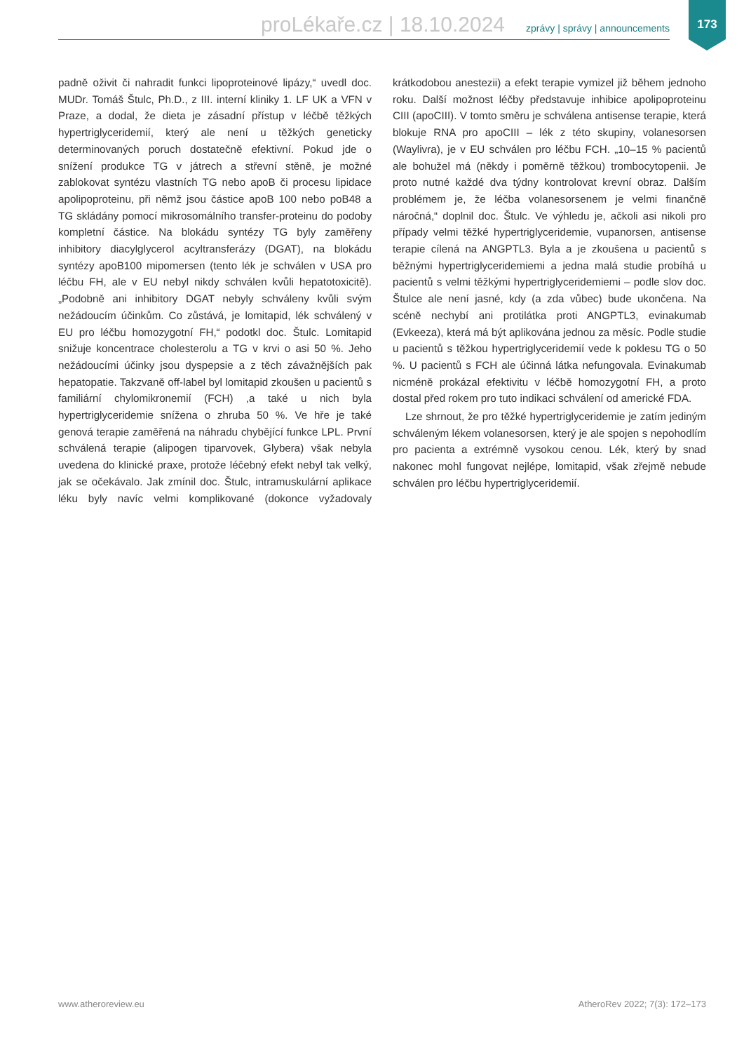proLékaře.cz | 18.10.2024 zprávy | správy | announcements 173
padně oživit či nahradit funkci lipoproteinové lipázy,“ uvedl doc. MUDr. Tomáš Štulc, Ph.D., z III. interní kliniky 1. LF UK a VFN v Praze, a dodal, že dieta je zásadní přístup v léčbě těžkých hypertriglyceridemií, který ale není u těžkých geneticky determinovaných poruch dostatečně efektivní. Pokud jde o snížení produkce TG v játrech a střevní stěně, je možné zablokovat syntézu vlastních TG nebo apoB či procesu lipidace apolipoproteinu, při němž jsou částice apoB 100 nebo poB48 a TG skládány pomocí mikrosomálního transfer-proteinu do podoby kompletní částice. Na blokádu syntézy TG byly zaměřeny inhibitory diacylglycerol acyltransferázy (DGAT), na blokádu syntézy apoB100 mipomersen (tento lék je schválen v USA pro léčbu FH, ale v EU nebyl nikdy schválen kvůli hepatotoxicitě). „Podobně ani inhibitory DGAT nebyly schváleny kvůli svým nežádoucím účinkům. Co zůstává, je lomitapid, lék schválený v EU pro léčbu homozygotní FH,“ podotkl doc. Štulc. Lomitapid snižuje koncentrace cholesterolu a TG v krvi o asi 50 %. Jeho nežádoucími účinky jsou dyspepsie a z těch závažnějších pak hepatopatie. Takzvaně off-label byl lomitapid zkoušen u pacientů s familiární chylomikronemií (FCH) ,a také u nich byla hypertriglyceridemie snížena o zhruba 50 %. Ve hře je také genová terapie zaměřená na náhradu chybějící funkce LPL. První schválená terapie (alipogen tiparvovek, Glybera) však nebyla uvedena do klinické praxe, protože léčebný efekt nebyl tak velký, jak se očekávalo. Jak zmínil doc. Štulc, intramuskulární aplikace léku byly navíc velmi komplikované (dokonce vyžadovaly krátkodobou anestezii) a efekt terapie vymizel již během jednoho roku. Další možnost léčby představuje inhibice apolipoproteinu CIII (apoCIII). V tomto směru je schválena antisense terapie, která blokuje RNA pro apoCIII – lék z této skupiny, volanesorsen (Waylivra), je v EU schválen pro léčbu FCH. „10–15 % pacientů ale bohužel má (někdy i poměrně těžkou) trombocytopenii. Je proto nutné každé dva týdny kontrolovat krevní obraz. Dalším problémem je, že léčba volanesorsenem je velmi finančně náročná,“ doplnil doc. Štulc. Ve výhledu je, ačkoli asi nikoli pro případy velmi těžké hypertriglyceridemie, vupanorsen, antisense terapie cílená na ANGPTL3. Byla a je zkoušena u pacientů s běžnými hypertriglyceridemiemi a jedna malá studie probíhá u pacientů s velmi těžkými hypertriglyceridemiemi – podle slov doc. Štulce ale není jasné, kdy (a zda vůbec) bude ukončena. Na scéně nechybí ani protilátka proti ANGPTL3, evinakumab (Evkeeza), která má být aplikována jednou za měsíc. Podle studie u pacientů s těžkou hypertriglyceridemií vede k poklesu TG o 50 %. U pacientů s FCH ale účinná látka nefungovala. Evinakumab nicméně prokázal efektivitu v léčbě homozygotní FH, a proto dostal před rokem pro tuto indikaci schválení od americké FDA.
Lze shrnout, že pro těžké hypertriglyceridemie je zatím jediným schváleným lékem volanesorsen, který je ale spojen s nepohodlím pro pacienta a extrémně vysokou cenou. Lék, který by snad nakonec mohl fungovat nejlépe, lomitapid, však zřejmě nebude schválen pro léčbu hypertriglyceridemií.
www.atheroreview.eu AtheroRev 2022; 7(3): 172–173